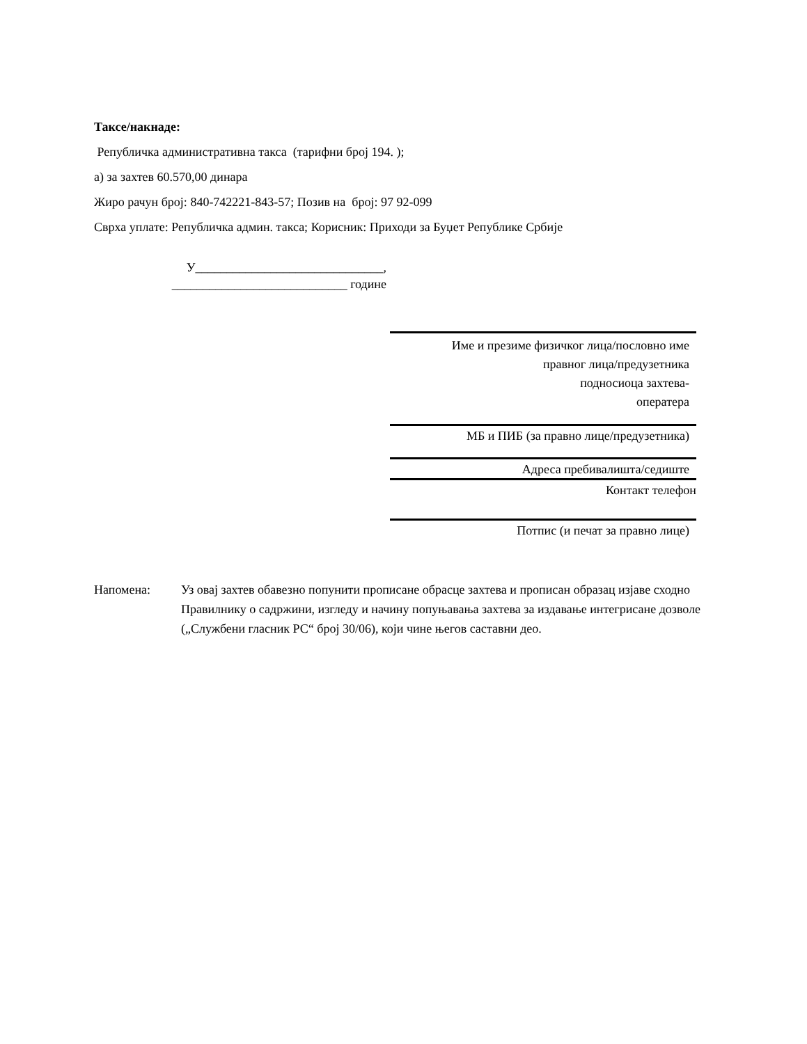Таксе/накнаде:
Републичка административна такса (тарифни број 194. );
а) за захтев 60.570,00 динара
Жиро рачун број: 840-742221-843-57; Позив на број: 97 92-099
Сврха уплате: Републичка админ. такса; Корисник: Приходи за Буџет Републике Србије
У______________________________,
____________________________ године
Име и презиме физичког лица/пословно име
правног лица/предузетника
подносиоца захтева-
оператера
МБ и ПИБ (за правно лице/предузетника)
Адреса пребивалишта/седиште
Контакт телефон
Потпис (и печат за правно лице)
Напомена: Уз овај захтев обавезно попунити прописане обрасце захтева и прописан образац изјаве сходно Правилнику о садржини, изгледу и начину попуњавања захтева за издавање интегрисане дозволе („Службени гласник РС“ број 30/06), који чине његов саставни део.